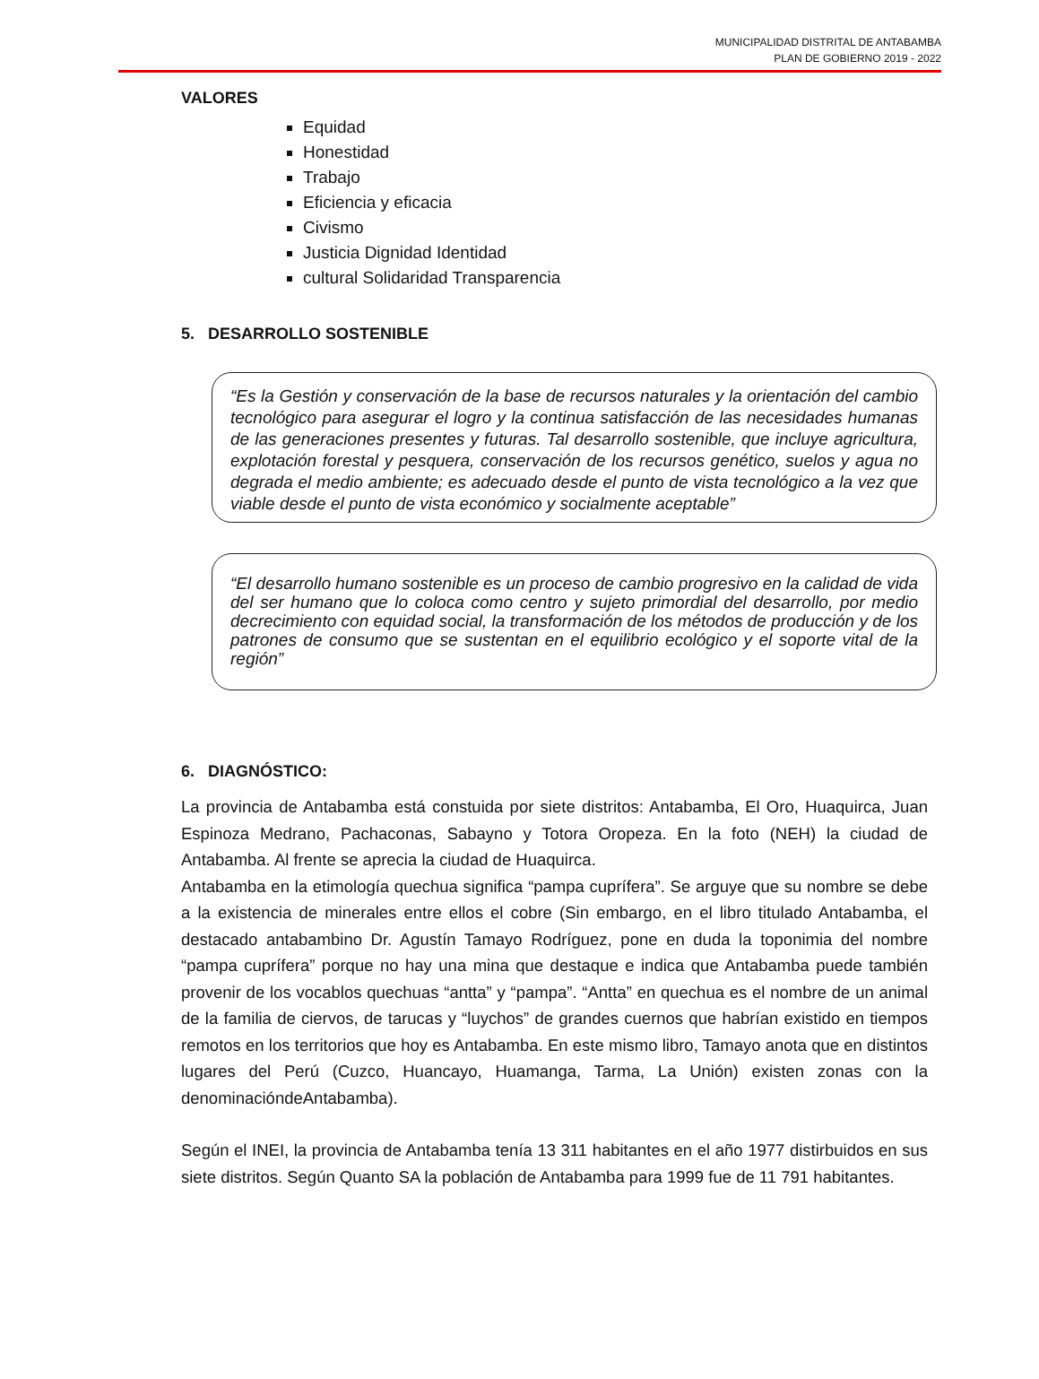MUNICIPALIDAD DISTRITAL DE ANTABAMBA
PLAN DE GOBIERNO 2019 - 2022
VALORES
Equidad
Honestidad
Trabajo
Eficiencia y eficacia
Civismo
Justicia Dignidad Identidad
cultural Solidaridad Transparencia
5. DESARROLLO SOSTENIBLE
“Es la Gestión y conservación de la base de recursos naturales y la orientación del cambio tecnológico para asegurar el logro y la continua satisfacción de las necesidades humanas de las generaciones presentes y futuras. Tal desarrollo sostenible, que incluye agricultura, explotación forestal y pesquera, conservación de los recursos genético, suelos y agua no degrada el medio ambiente; es adecuado desde el punto de vista tecnológico a la vez que viable desde el punto de vista económico y socialmente aceptable”
“El desarrollo humano sostenible es un proceso de cambio progresivo en la calidad de vida del ser humano que lo coloca como centro y sujeto primordial del desarrollo, por medio decrecimiento con equidad social, la transformación de los métodos de producción y de los patrones de consumo que se sustentan en el equilibrio ecológico y el soporte vital de la región”
6. DIAGNÓSTICO:
La provincia de Antabamba está constuida por siete distritos: Antabamba, El Oro, Huaquirca, Juan Espinoza Medrano, Pachaconas, Sabayno y Totora Oropeza. En la foto (NEH) la ciudad de Antabamba. Al frente se aprecia la ciudad de Huaquirca.
Antabamba en la etimología quechua significa “pampa cuprífera”. Se arguye que su nombre se debe a la existencia de minerales entre ellos el cobre (Sin embargo, en el libro titulado Antabamba, el destacado antabambino Dr. Agustín Tamayo Rodríguez, pone en duda la toponimia del nombre “pampa cuprífera” porque no hay una mina que destaque e indica que Antabamba puede también provenir de los vocablos quechuas “antta” y “pampa”. “Antta” en quechua es el nombre de un animal de la familia de ciervos, de tarucas y “luychos” de grandes cuernos que habrían existido en tiempos remotos en los territorios que hoy es Antabamba. En este mismo libro, Tamayo anota que en distintos lugares del Perú (Cuzco, Huancayo, Huamanga, Tarma, La Unión) existen zonas con la denominacióndeAntabamba).
Según el INEI, la provincia de Antabamba tenía 13 311 habitantes en el año 1977 distirbuidos en sus siete distritos. Según Quanto SA la población de Antabamba para 1999 fue de 11 791 habitantes.